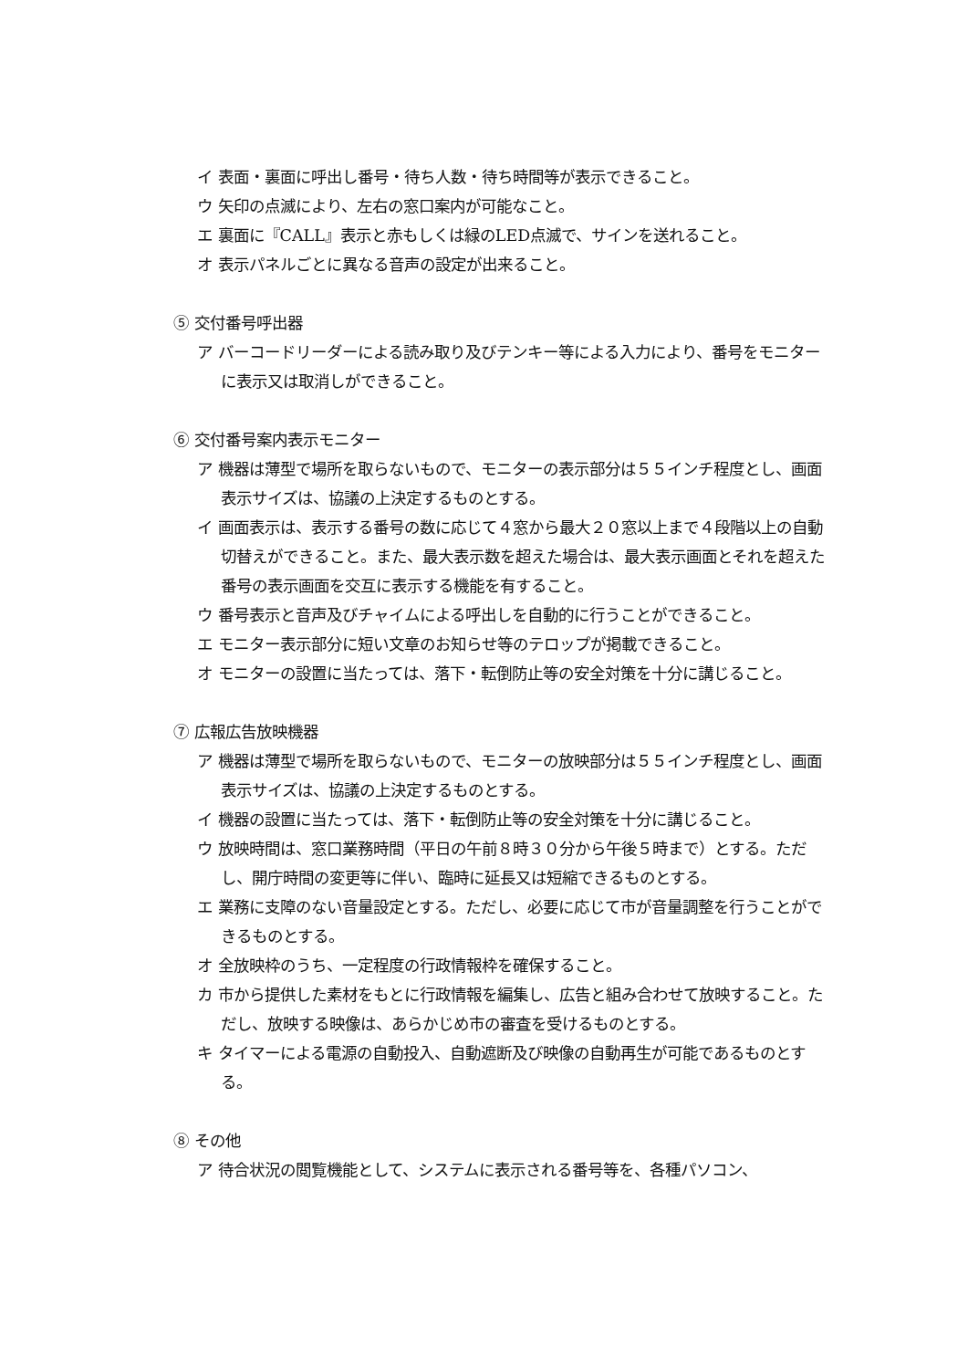イ 表面・裏面に呼出し番号・待ち人数・待ち時間等が表示できること。
ウ 矢印の点滅により、左右の窓口案内が可能なこと。
エ 裏面に『CALL』表示と赤もしくは緑のLED点滅で、サインを送れること。
オ 表示パネルごとに異なる音声の設定が出来ること。
⑤ 交付番号呼出器
ア バーコードリーダーによる読み取り及びテンキー等による入力により、番号をモニターに表示又は取消しができること。
⑥ 交付番号案内表示モニター
ア 機器は薄型で場所を取らないもので、モニターの表示部分は５５インチ程度とし、画面表示サイズは、協議の上決定するものとする。
イ 画面表示は、表示する番号の数に応じて４窓から最大２０窓以上まで４段階以上の自動切替えができること。また、最大表示数を超えた場合は、最大表示画面とそれを超えた番号の表示画面を交互に表示する機能を有すること。
ウ 番号表示と音声及びチャイムによる呼出しを自動的に行うことができること。
エ モニター表示部分に短い文章のお知らせ等のテロップが掲載できること。
オ モニターの設置に当たっては、落下・転倒防止等の安全対策を十分に講じること。
⑦ 広報広告放映機器
ア 機器は薄型で場所を取らないもので、モニターの放映部分は５５インチ程度とし、画面表示サイズは、協議の上決定するものとする。
イ 機器の設置に当たっては、落下・転倒防止等の安全対策を十分に講じること。
ウ 放映時間は、窓口業務時間（平日の午前８時３０分から午後５時まで）とする。ただし、開庁時間の変更等に伴い、臨時に延長又は短縮できるものとする。
エ 業務に支障のない音量設定とする。ただし、必要に応じて市が音量調整を行うことができるものとする。
オ 全放映枠のうち、一定程度の行政情報枠を確保すること。
カ 市から提供した素材をもとに行政情報を編集し、広告と組み合わせて放映すること。ただし、放映する映像は、あらかじめ市の審査を受けるものとする。
キ タイマーによる電源の自動投入、自動遮断及び映像の自動再生が可能であるものとする。
⑧ その他
ア 待合状況の閲覧機能として、システムに表示される番号等を、各種パソコン、